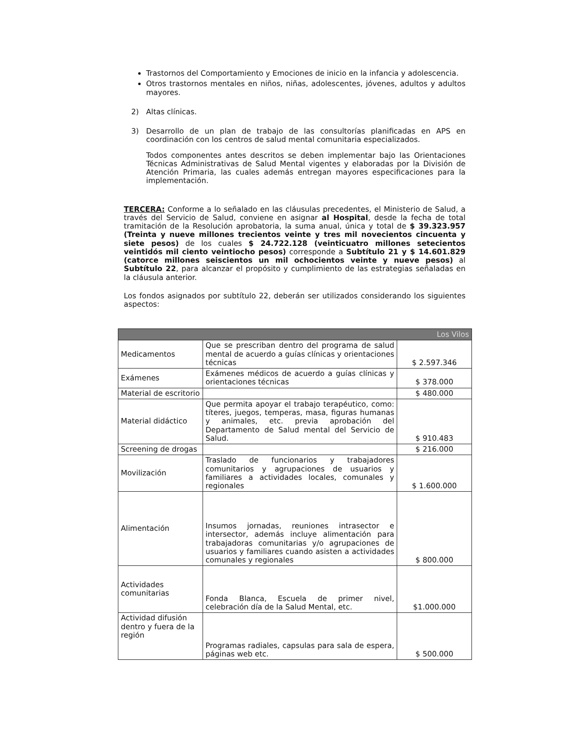Trastornos del Comportamiento y Emociones de inicio en la infancia y adolescencia.
Otros trastornos mentales en niños, niñas, adolescentes, jóvenes, adultos y adultos mayores.
2) Altas clínicas.
3) Desarrollo de un plan de trabajo de las consultorías planificadas en APS en coordinación con los centros de salud mental comunitaria especializados.
Todos componentes antes descritos se deben implementar bajo las Orientaciones Técnicas Administrativas de Salud Mental vigentes y elaboradas por la División de Atención Primaria, las cuales además entregan mayores especificaciones para la implementación.
TERCERA: Conforme a lo señalado en las cláusulas precedentes, el Ministerio de Salud, a través del Servicio de Salud, conviene en asignar al Hospital, desde la fecha de total tramitación de la Resolución aprobatoria, la suma anual, única y total de $ 39.323.957 (Treinta y nueve millones trecientos veinte y tres mil novecientos cincuenta y siete pesos) de los cuales $ 24.722.128 (veinticuatro millones setecientos veintidós mil ciento veintiocho pesos) corresponde a Subtítulo 21 y $ 14.601.829 (catorce millones seiscientos un mil ochocientos veinte y nueve pesos) al Subtítulo 22, para alcanzar el propósito y cumplimiento de las estrategias señaladas en la cláusula anterior.
Los fondos asignados por subtítulo 22, deberán ser utilizados considerando los siguientes aspectos:
| Los Vilos | | |
| --- | --- | --- |
| Medicamentos | Que se prescriban dentro del programa de salud mental de acuerdo a guías clínicas y orientaciones técnicas | $ 2.597.346 |
| Exámenes | Exámenes médicos de acuerdo a guías clínicas y orientaciones técnicas | $ 378.000 |
| Material de escritorio | | $ 480.000 |
| Material didáctico | Que permita apoyar el trabajo terapéutico, como: títeres, juegos, temperas, masa, figuras humanas y animales, etc. previa aprobación del Departamento de Salud mental del Servicio de Salud. | $ 910.483 |
| Screening de drogas | | $ 216.000 |
| Movilización | Traslado de funcionarios y trabajadores comunitarios y agrupaciones de usuarios y familiares a actividades locales, comunales y regionales | $ 1.600.000 |
| Alimentación | Insumos jornadas, reuniones intrasector e intersector, además incluye alimentación para trabajadoras comunitarias y/o agrupaciones de usuarios y familiares cuando asisten a actividades comunales y regionales | $ 800.000 |
| Actividades comunitarias | Fonda Blanca, Escuela de primer nivel, celebración día de la Salud Mental, etc. | $1.000.000 |
| Actividad difusión dentro y fuera de la región | Programas radiales, capsulas para sala de espera, páginas web etc. | $ 500.000 |